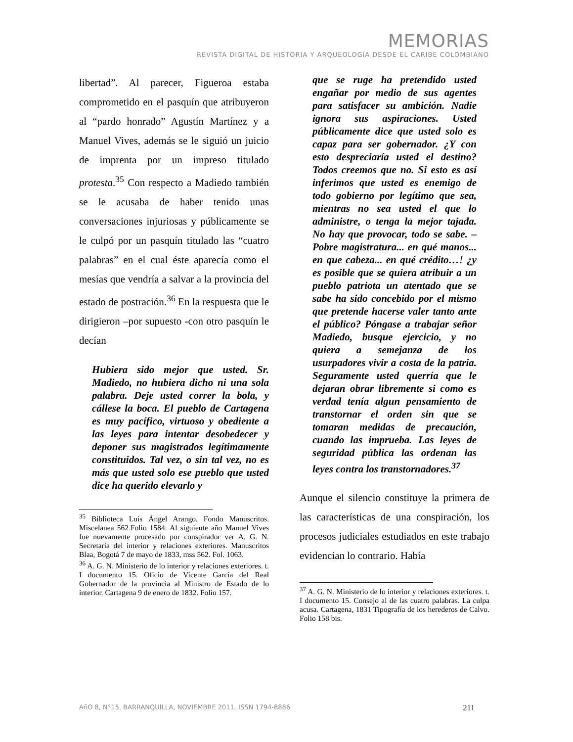MEMORIAS
REVISTA DIGITAL DE HISTORIA Y ARQUEOLOGíA DESDE EL CARIBE COLOMBIANO
libertad”. Al parecer, Figueroa estaba comprometido en el pasquín que atribuyeron al “pardo honrado” Agustín Martínez y a Manuel Vives, además se le siguió un juicio de imprenta por un impreso titulado protesta.<sup>35</sup> Con respecto a Madiedo también se le acusaba de haber tenido unas conversaciones injuriosas y públicamente se le culpó por un pasquín titulado las “cuatro palabras” en el cual éste aparecía como el mesías que vendría a salvar a la provincia del estado de postración.<sup>36</sup> En la respuesta que le dirigieron –por supuesto -con otro pasquín le decían
Hubiera sido mejor que usted. Sr. Madiedo, no hubiera dicho ni una sola palabra. Deje usted correr la bola, y cállese la boca. El pueblo de Cartagena es muy pacífico, virtuoso y obediente a las leyes para intentar desobedecer y deponer sus magistrados legítimamente constituidos. Tal vez, o sin tal vez, no es más que usted solo ese pueblo que usted dice ha querido elevarlo y
<sup>35</sup> Biblioteca Luís Ángel Arango. Fondo Manuscritos. Miscelanea 562.Folio 1584. Al siguiente año Manuel Vives fue nuevamente procesado por conspirador ver A. G. N. Secretaría del interior y relaciones exteriores. Manuscritos Blaa, Bogotá 7 de mayo de 1833, mss 562. Fol. 1063.
<sup>36</sup> A. G. N. Ministerio de lo interior y relaciones exteriores. t. I documento 15. Oficio de Vicente García del Real Gobernador de la provincia al Ministro de Estado de lo interior. Cartagena 9 de enero de 1832. Folio 157.
que se ruge ha pretendido usted engañar por medio de sus agentes para satisfacer su ambición. Nadie ignora sus aspiraciones. Usted públicamente dice que usted solo es capaz para ser gobernador. ¿Y con esto despreciaría usted el destino? Todos creemos que no. Si esto es así inferimos que usted es enemigo de todo gobierno por legítimo que sea, mientras no sea usted el que lo administre, o tenga la mejor tajada. No hay que provocar, todo se sabe. – Pobre magistratura... en qué manos... en que cabeza... en qué crédito…! ¿y es posible que se quiera atribuir a un pueblo patriota un atentado que se sabe ha sido concebido por el mismo que pretende hacerse valer tanto ante el público? Póngase a trabajar señor Madiedo, busque ejercicio, y no quiera a semejanza de los usurpadores vivir a costa de la patria. Seguramente usted querría que le dejaran obrar libremente si como es verdad tenía algun pensamiento de transtornar el orden sin que se tomaran medidas de precaución, cuando las imprueba. Las leyes de seguridad pública las ordenan las leyes contra los transtornadores.<sup>37</sup>
Aunque el silencio constituye la primera de las características de una conspiración, los procesos judiciales estudiados en este trabajo evidencian lo contrario. Había
<sup>37</sup> A. G. N. Ministerio de lo interior y relaciones exteriores. t. I documento 15. Consejo al de las cuatro palabras. La culpa acusa. Cartagena, 1831 Tipografía de los herederos de Calvo. Folio 158 bis.
AñO 8, N°15. BARRANQUILLA, NOVIEMBRE 2011. ISSN 1794-8886 211